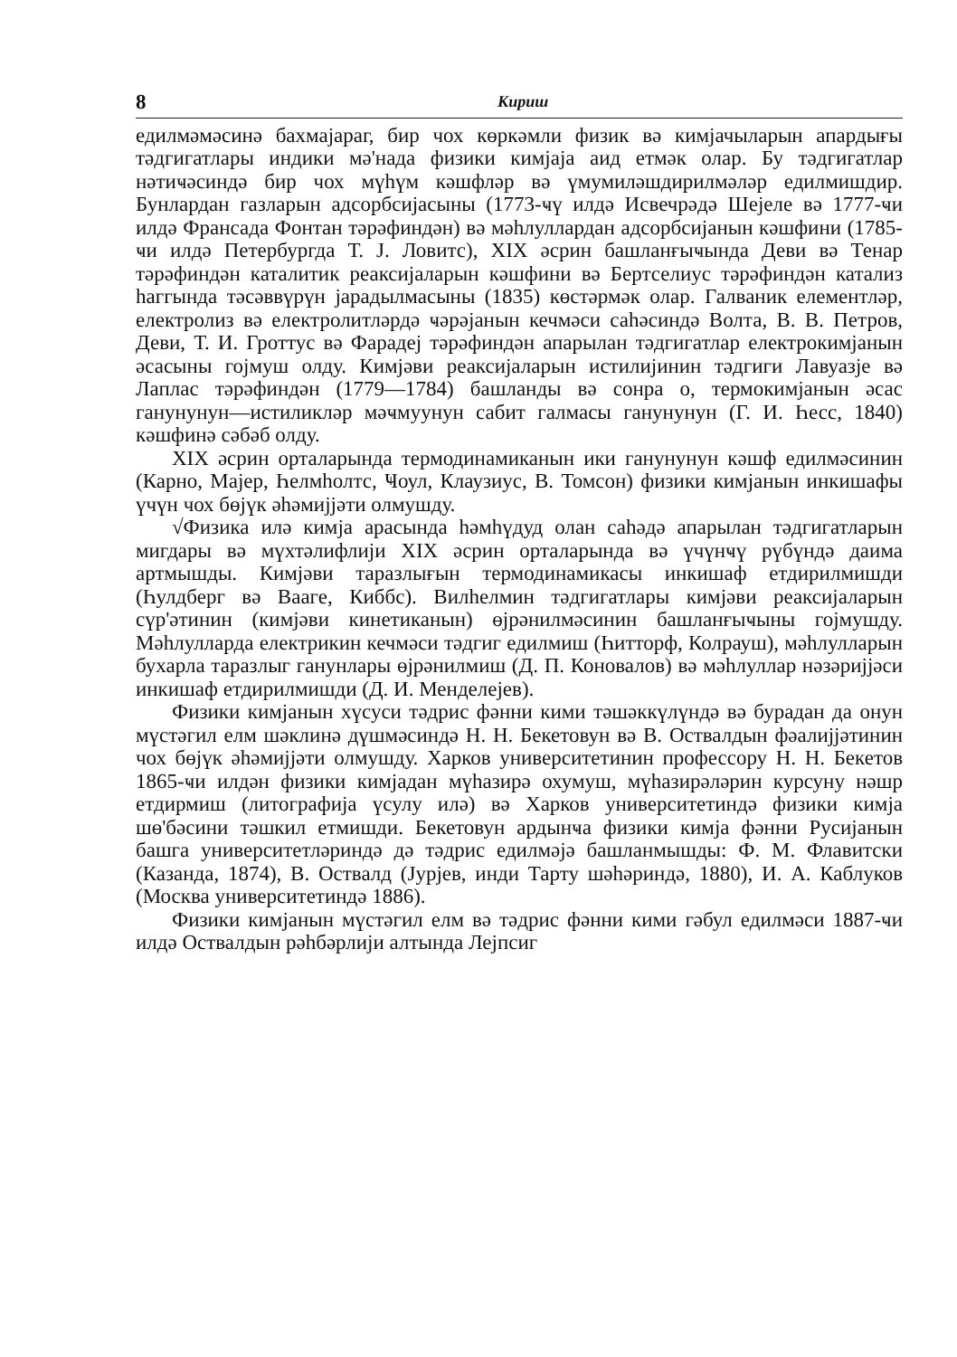8 Кириш
едилмәмәсинә бахмајараг, бир чох көркәмли физик вә кимјачыларын апардығы тәдгигатлары индики мә'нада физики кимјаја аид етмәк олар. Бу тәдгигатлар нәтиҹәсиндә бир чох мүһүм кәшфләр вә үмумиләшдирилмәләр едилмишдир. Бунлардан газларын адсорбсијасыны (1773-ҹү илдә Исвечрәдә Шејеле вә 1777-ҹи илдә Франсада Фонтан тәрәфиндән) вә мәһлуллардан адсорбсијанын кәшфини (1785-ҹи илдә Петербургда Т. Ј. Ловитс), XIX әсрин башланғыҹында Деви вә Тенар тәрәфиндән каталитик реаксијаларын кәшфини вә Бертселиус тәрәфиндән катализ һаггында тәсәввүрүн јарадылмасыны (1835) көстәрмәк олар. Галваник елементләр, електролиз вә електролитләрдә ҹәрәјанын кечмәси саһәсиндә Волта, В. В. Петров, Деви, Т. И. Гроттус вә Фарадеј тәрәфиндән апарылан тәдгигатлар електрокимјанын әсасыны гојмуш олду. Кимјәви реаксијаларын истилијинин тәдгиги Лавуазје вә Лаплас тәрәфиндән (1779—1784) башланды вә сонра о, термокимјанын әсас ганунунун—истиликләр мәҹмуунун сабит галмасы ганунунун (Г. И. Һесс, 1840) кәшфинә сәбәб олду.
XIX әсрин орталарында термодинамиканын ики ганунунун кәшф едилмәсинин (Карно, Мајер, Һелмһолтс, Ҹоул, Клаузиус, В. Томсон) физики кимјанын инкишафы үчүн чох бөјүк әһәмијјәти олмушду.
√Физика илә кимја арасында һәмһүдуд олан саһәдә апарылан тәдгигатларын мигдары вә мүхтәлифлији XIX әсрин орталарында вә үчүнҹү рүбүндә даима артмышды. Кимјәви таразлығын термодинамикасы инкишаф етдирилмишди (Һулдберг вә Вааге, Киббс). Вилһелмин тәдгигатлары кимјәви реаксијаларын сүр'әтинин (кимјәви кинетиканын) өјрәнилмәсинин башланғыҹыны гојмушду. Мәһлулларда електрикин кечмәси тәдгиг едилмиш (Һитторф, Колрауш), мәһлулларын бухарла таразлыг ганунлары өјрәнилмиш (Д. П. Коновалов) вә мәһлуллар нәзәријјәси инкишаф етдирилмишди (Д. И. Менделејев).
Физики кимјанын хүсуси тәдрис фәнни кими тәшәккүлүндә вә бурадан да онун мүстәгил елм шәклинә дүшмәсиндә Н. Н. Бекетовун вә В. Оствалдын фәалијјәтинин чох бөјүк әһәмијјәти олмушду. Харков университетинин профессору Н. Н. Бекетов 1865-ҹи илдән физики кимјадан мүһазирә охумуш, мүһазирәләрин курсуну нәшр етдирмиш (литографија үсулу илә) вә Харков университетиндә физики кимја шө'бәсини тәшкил етмишди. Бекетовун ардынҹа физики кимја фәнни Русијанын башга университетләриндә дә тәдрис едилмәјә башланмышды: Ф. М. Флавитски (Казанда, 1874), В. Оствалд (Јурјев, инди Тарту шәһәриндә, 1880), И. А. Каблуков (Москва университетиндә 1886).
Физики кимјанын мүстәгил елм вә тәдрис фәнни кими гәбул едилмәси 1887-ҹи илдә Оствалдын рәһбәрлији алтында Лејпсиг